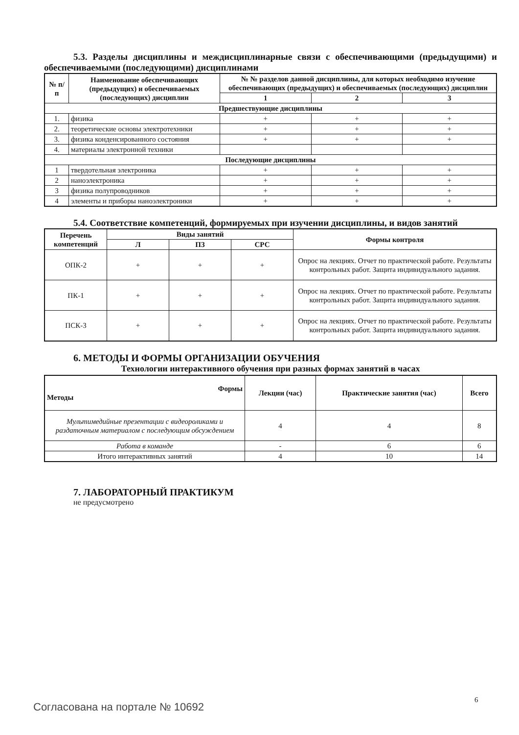5.3. Разделы дисциплины и междисциплинарные связи с обеспечивающими (предыдущими) и обеспечиваемыми (последующими) дисциплинами
| № п/п | Наименование обеспечивающих (предыдущих) и обеспечиваемых (последующих) дисциплин | № № разделов данной дисциплины, для которых необходимо изучение обеспечивающих (предыдущих) и обеспечиваемых (последующих) дисциплин | | |
| --- | --- | --- | --- | --- |
| | | 1 | 2 | 3 |
| Предшествующие дисциплины | | | | |
| 1. | физика | + | + | + |
| 2. | теоретические основы электротехники | + | + | + |
| 3. | физика конденсированного состояния | + | + | + |
| 4. | материалы электронной техники | | | |
| Последующие дисциплины | | | | |
| 1 | твердотельная электроника | + | + | + |
| 2 | наноэлектроника | + | + | + |
| 3 | физика полупроводников | + | + | + |
| 4 | элементы и приборы наноэлектроники | + | + | + |
5.4. Соответствие компетенций, формируемых при изучении дисциплины, и видов занятий
| Перечень компетенций | Виды занятий | | | Формы контроля |
| --- | --- | --- | --- | --- |
| | Л | ПЗ | СРС | |
| ОПК-2 | + | + | + | Опрос на лекциях. Отчет по практической работе. Результаты контрольных работ. Защита индивидуального задания. |
| ПК-1 | + | + | + | Опрос на лекциях. Отчет по практической работе. Результаты контрольных работ. Защита индивидуального задания. |
| ПСК-3 | + | + | + | Опрос на лекциях. Отчет по практической работе. Результаты контрольных работ. Защита индивидуального задания. |
6. МЕТОДЫ И ФОРМЫ ОРГАНИЗАЦИИ ОБУЧЕНИЯ
Технологии интерактивного обучения при разных формах занятий в часах
| Формы Методы | Лекции (час) | Практические занятия (час) | Всего |
| --- | --- | --- | --- |
| Мультимедийные презентации с видеороликами и раздаточным материалом с последующим обсуждением | 4 | 4 | 8 |
| Работа в команде | - | 6 | 6 |
| Итого интерактивных занятий | 4 | 10 | 14 |
7. ЛАБОРАТОРНЫЙ ПРАКТИКУМ
не предусмотрено
6
Согласована на портале № 10692